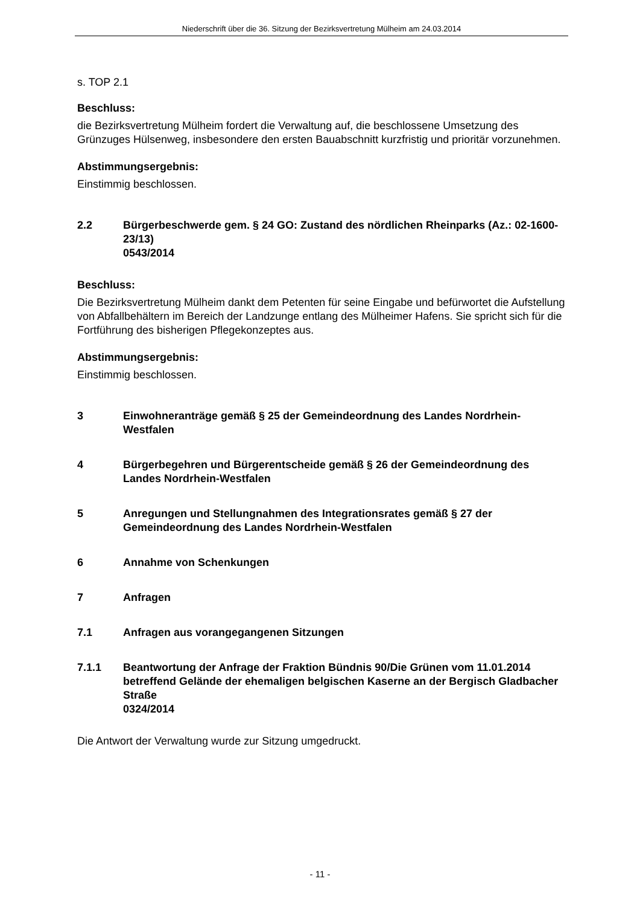Niederschrift über die 36. Sitzung der Bezirksvertretung Mülheim am 24.03.2014
s. TOP 2.1
Beschluss:
die Bezirksvertretung Mülheim fordert die Verwaltung auf, die beschlossene Umsetzung des Grünzuges Hülsenweg, insbesondere den ersten Bauabschnitt kurzfristig und prioritär vorzunehmen.
Abstimmungsergebnis:
Einstimmig beschlossen.
2.2 Bürgerbeschwerde gem. § 24 GO: Zustand des nördlichen Rheinparks (Az.: 02-1600-23/13)
0543/2014
Beschluss:
Die Bezirksvertretung Mülheim dankt dem Petenten für seine Eingabe und befürwortet die Aufstellung von Abfallbehältern im Bereich der Landzunge entlang des Mülheimer Hafens. Sie spricht sich für die Fortführung des bisherigen Pflegekonzeptes aus.
Abstimmungsergebnis:
Einstimmig beschlossen.
3 Einwohneranträge gemäß § 25 der Gemeindeordnung des Landes Nordrhein-Westfalen
4 Bürgerbegehren und Bürgerentscheide gemäß § 26 der Gemeindeordnung des Landes Nordrhein-Westfalen
5 Anregungen und Stellungnahmen des Integrationsrates gemäß § 27 der Gemeindeordnung des Landes Nordrhein-Westfalen
6 Annahme von Schenkungen
7 Anfragen
7.1 Anfragen aus vorangegangenen Sitzungen
7.1.1 Beantwortung der Anfrage der Fraktion Bündnis 90/Die Grünen vom 11.01.2014 betreffend Gelände der ehemaligen belgischen Kaserne an der Bergisch Gladbacher Straße
0324/2014
Die Antwort der Verwaltung wurde zur Sitzung umgedruckt.
- 11 -